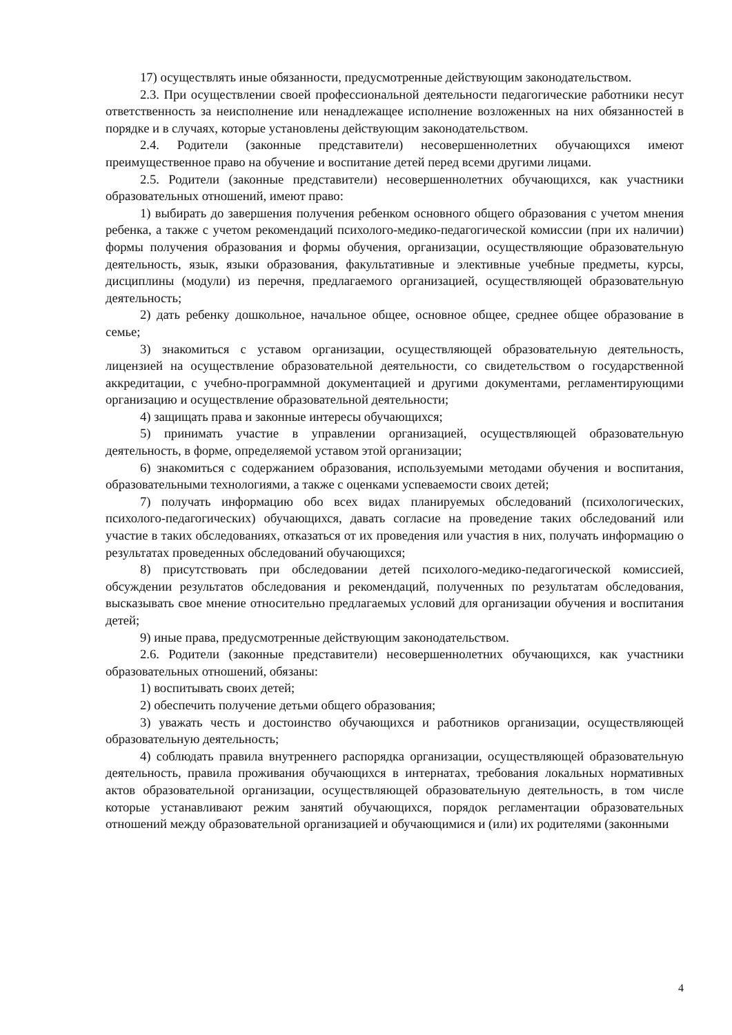17) осуществлять иные обязанности, предусмотренные действующим законодательством.
2.3. При осуществлении своей профессиональной деятельности педагогические работники несут ответственность за неисполнение или ненадлежащее исполнение возложенных на них обязанностей в порядке и в случаях, которые установлены действующим законодательством.
2.4. Родители (законные представители) несовершеннолетних обучающихся имеют преимущественное право на обучение и воспитание детей перед всеми другими лицами.
2.5. Родители (законные представители) несовершеннолетних обучающихся, как участники образовательных отношений, имеют право:
1) выбирать до завершения получения ребенком основного общего образования с учетом мнения ребенка, а также с учетом рекомендаций психолого-медико-педагогической комиссии (при их наличии) формы получения образования и формы обучения, организации, осуществляющие образовательную деятельность, язык, языки образования, факультативные и элективные учебные предметы, курсы, дисциплины (модули) из перечня, предлагаемого организацией, осуществляющей образовательную деятельность;
2) дать ребенку дошкольное, начальное общее, основное общее, среднее общее образование в семье;
3) знакомиться с уставом организации, осуществляющей образовательную деятельность, лицензией на осуществление образовательной деятельности, со свидетельством о государственной аккредитации, с учебно-программной документацией и другими документами, регламентирующими организацию и осуществление образовательной деятельности;
4) защищать права и законные интересы обучающихся;
5) принимать участие в управлении организацией, осуществляющей образовательную деятельность, в форме, определяемой уставом этой организации;
6) знакомиться с содержанием образования, используемыми методами обучения и воспитания, образовательными технологиями, а также с оценками успеваемости своих детей;
7) получать информацию обо всех видах планируемых обследований (психологических, психолого-педагогических) обучающихся, давать согласие на проведение таких обследований или участие в таких обследованиях, отказаться от их проведения или участия в них, получать информацию о результатах проведенных обследований обучающихся;
8) присутствовать при обследовании детей психолого-медико-педагогической комиссией, обсуждении результатов обследования и рекомендаций, полученных по результатам обследования, высказывать свое мнение относительно предлагаемых условий для организации обучения и воспитания детей;
9) иные права, предусмотренные действующим законодательством.
2.6. Родители (законные представители) несовершеннолетних обучающихся, как участники образовательных отношений, обязаны:
1) воспитывать своих детей;
2) обеспечить получение детьми общего образования;
3) уважать честь и достоинство обучающихся и работников организации, осуществляющей образовательную деятельность;
4) соблюдать правила внутреннего распорядка организации, осуществляющей образовательную деятельность, правила проживания обучающихся в интернатах, требования локальных нормативных актов образовательной организации, осуществляющей образовательную деятельность, в том числе которые устанавливают режим занятий обучающихся, порядок регламентации образовательных отношений между образовательной организацией и обучающимися и (или) их родителями (законными
4